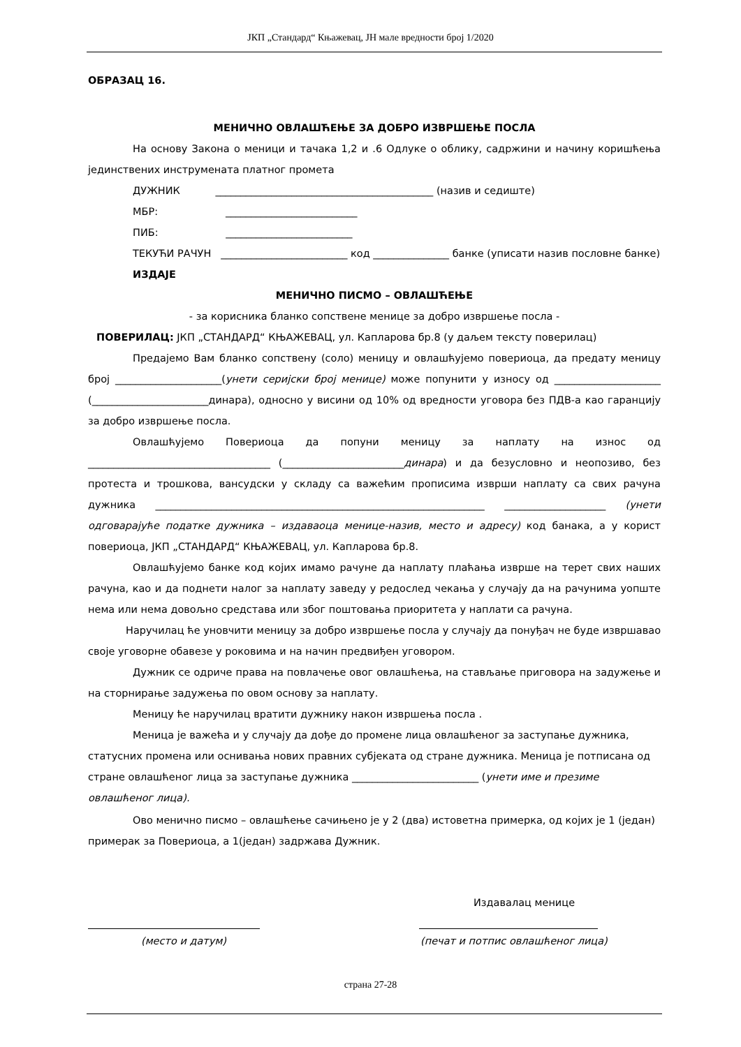ЈКП „Стандард“ Књажевац, ЈН мале вредности број 1/2020
ОБРАЗАЦ 16.
МЕНИЧНО ОВЛАШЋЕЊЕ ЗА ДОБРО ИЗВРШЕЊЕ ПОСЛА
На основу Закона о меници и тачака 1,2 и .6 Одлуке о облику, садржини и начину коришћења јединствених инструмената платног промета
ДУЖНИК ___________________________________________ (назив и седиште)
МБР: __________________________
ПИБ: _________________________
ТЕКУЋИ РАЧУН _________________________ код _______________ банке (уписати назив пословне банке)
ИЗДАЈЕ
МЕНИЧНО ПИСМО – ОВЛАШЋЕЊЕ
- за корисника бланко сопствене менице за добро извршење посла -
ПОВЕРИЛАЦ: ЈКП „СТАНДАРД“ КЊАЖЕВАЦ, ул. Капларова бр.8 (у даљем тексту поверилац)
Предајемо Вам бланко сопствену (соло) меницу и овлашћујемо повериоца, да предату меницу број _____________________(унети серијски број менице) може попунити у износу од _____________________ (_______________________динара), односно у висини од 10% од вредности уговора без ПДВ-а као гаранцију за добро извршење посла.
Овлашћујемо Повериоца да попуни меницу за наплату на износ од ____________________________________ (________________________динара) и да безусловно и неопозиво, без протеста и трошкова, вансудски у складу са важећим прописима изврши наплату са свих рачуна дужника _________________________________________________________________ ____________________ (унети одговарајуће податке дужника – издаваоца менице-назив, место и адресу) код банака, а у корист повериоца, ЈКП „СТАНДАРД“ КЊАЖЕВАЦ, ул. Капларова бр.8.
Овлашћујемо банке код којих имамо рачуне да наплату плаћања изврше на терет свих наших рачуна, као и да поднети налог за наплату заведу у редослед чекања у случају да на рачунима уопште нема или нема довољно средстава или због поштовања приоритета у наплати са рачуна.
Наручилац ће уновчити меницу за добро извршење посла у случају да понуђач не буде извршавао своје уговорне обавезе у роковима и на начин предвиђен уговором.
Дужник се одриче права на повлачење овог овлашћења, на стављање приговора на задужење и на сторнирање задужења по овом основу за наплату.
Меницу ће наручилац вратити дужнику након извршења посла .
Меница је важећа и у случају да дође до промене лица овлашћеног за заступање дужника, статусних промена или оснивања нових правних субјеката од стране дужника. Меница је потписана од стране овлашћеног лица за заступање дужника _________________________ (унети име и презиме овлашћеног лица).
Ово менично писмо – овлашћење сачињено је у 2 (два) истоветна примерка, од којих је 1 (један) примерак за Повериоца, а 1(један) задржава Дужник.
Издавалац менице
(место и датум) (печат и потпис овлашћеног лица)
страна 27-28